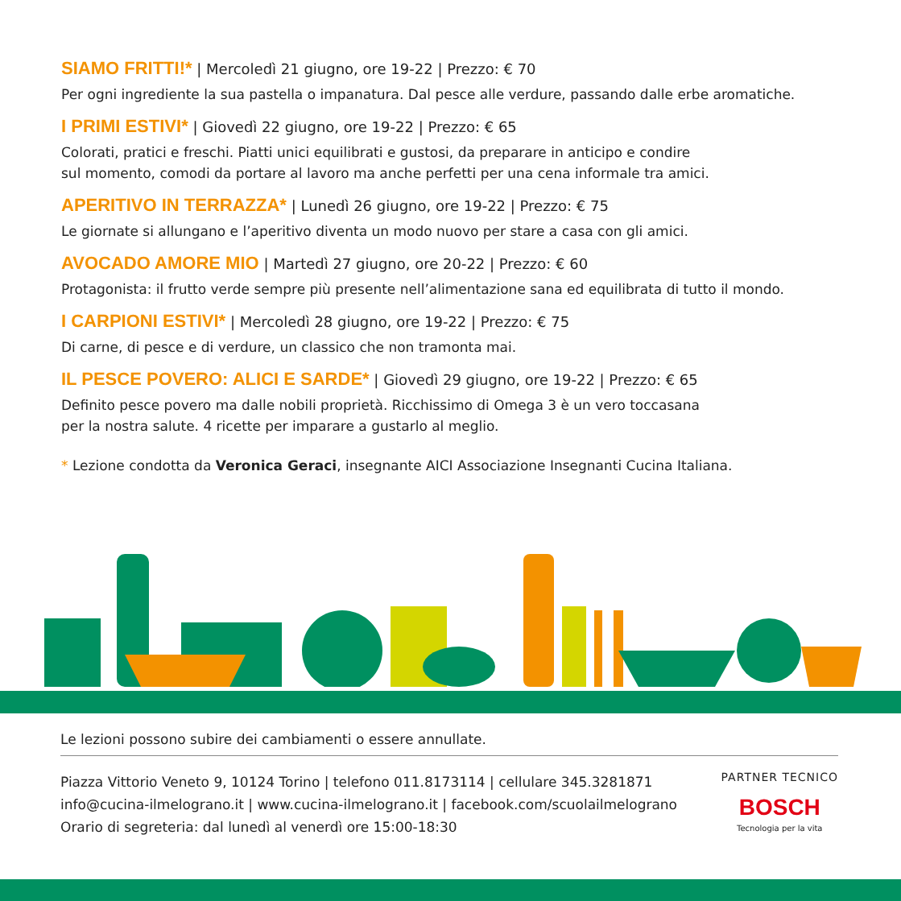SIAMO FRITTI!* | Mercoledì 21 giugno, ore 19-22 | Prezzo: € 70
Per ogni ingrediente la sua pastella o impanatura. Dal pesce alle verdure, passando dalle erbe aromatiche.
I PRIMI ESTIVI* | Giovedì 22 giugno, ore 19-22 | Prezzo: € 65
Colorati, pratici e freschi. Piatti unici equilibrati e gustosi, da preparare in anticipo e condire
sul momento, comodi da portare al lavoro ma anche perfetti per una cena informale tra amici.
APERITIVO IN TERRAZZA* | Lunedì 26 giugno, ore 19-22 | Prezzo: € 75
Le giornate si allungano e l’aperitivo diventa un modo nuovo per stare a casa con gli amici.
AVOCADO AMORE MIO | Martedì 27 giugno, ore 20-22 | Prezzo: € 60
Protagonista: il frutto verde sempre più presente nell’alimentazione sana ed equilibrata di tutto il mondo.
I CARPIONI ESTIVI* | Mercoledì 28 giugno, ore 19-22 | Prezzo: € 75
Di carne, di pesce e di verdure, un classico che non tramonta mai.
IL PESCE POVERO: ALICI E SARDE* | Giovedì 29 giugno, ore 19-22 | Prezzo: € 65
Definito pesce povero ma dalle nobili proprietà. Ricchissimo di Omega 3 è un vero toccasana
per la nostra salute. 4 ricette per imparare a gustarlo al meglio.
* Lezione condotta da Veronica Geraci, insegnante AICI Associazione Insegnanti Cucina Italiana.
Le lezioni possono subire dei cambiamenti o essere annullate.
Piazza Vittorio Veneto 9, 10124 Torino | telefono 011.8173114 | cellulare 345.3281871
info@cucina-ilmelograno.it | www.cucina-ilmelograno.it | facebook.com/scuolailmelograno
Orario di segreteria: dal lunedì al venerdì ore 15:00-18:30
PARTNER TECNICO
BOSCH
Tecnologia per la vita